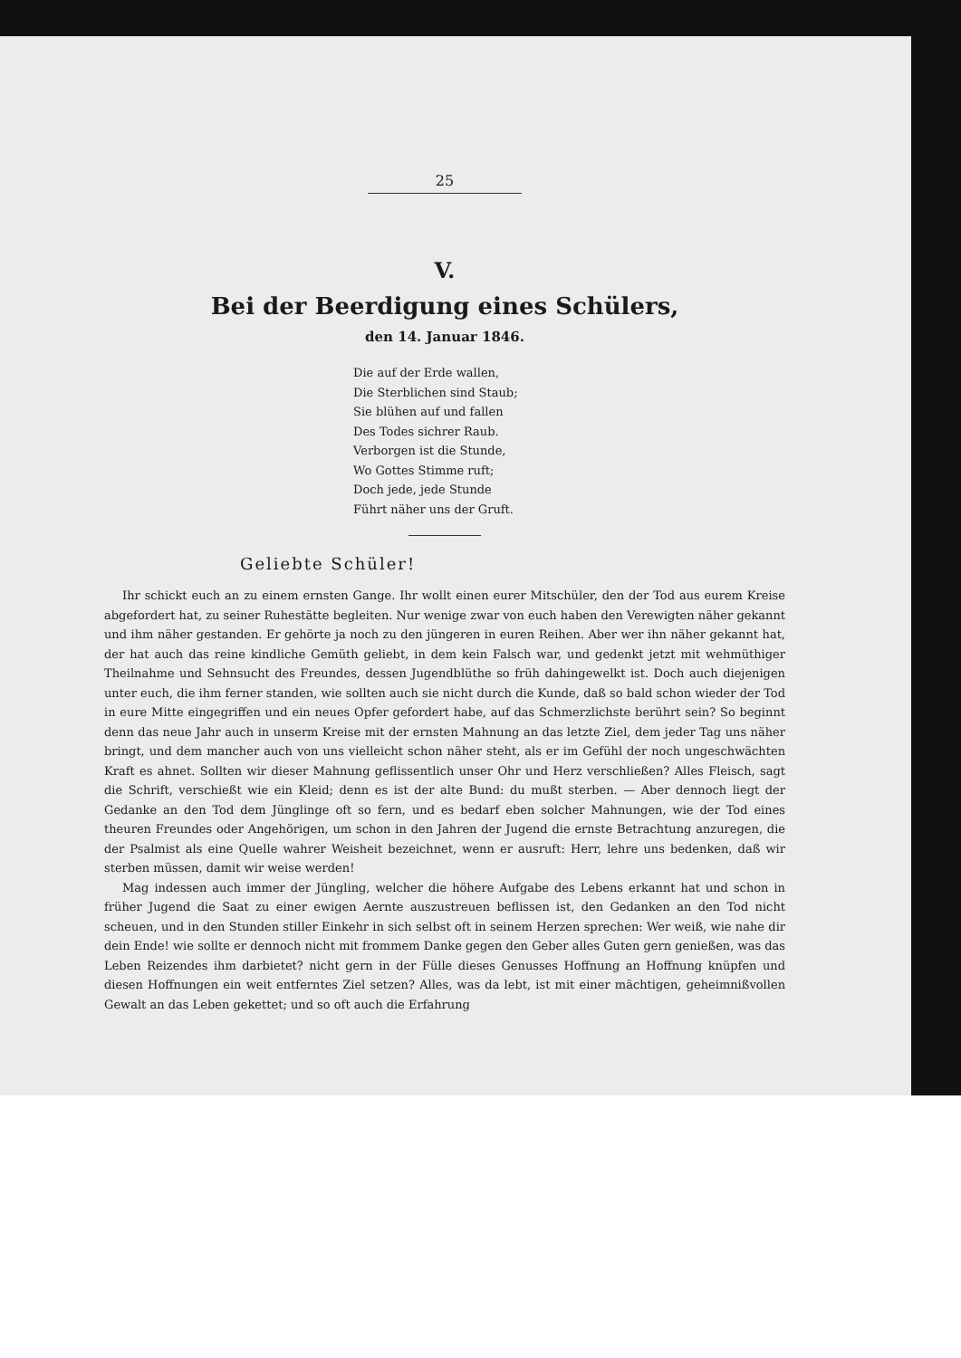25
V.
Bei der Beerdigung eines Schülers,
den 14. Januar 1846.
Die auf der Erde wallen,
Die Sterblichen sind Staub;
Sie blühen auf und fallen
Des Todes sichrer Raub.
Verborgen ist die Stunde,
Wo Gottes Stimme ruft;
Doch jede, jede Stunde
Führt näher uns der Gruft.
Geliebte Schüler!
Ihr schickt euch an zu einem ernsten Gange. Ihr wollt einen eurer Mitschüler, den der Tod aus eurem Kreise abgefordert hat, zu seiner Ruhestätte begleiten. Nur wenige zwar von euch haben den Verewigten näher gekannt und ihm näher gestanden. Er gehörte ja noch zu den jüngeren in euren Reihen. Aber wer ihn näher gekannt hat, der hat auch das reine kindliche Gemüth geliebt, in dem kein Falsch war, und gedenkt jetzt mit wehmüthiger Theilnahme und Sehnsucht des Freundes, dessen Jugendblüthe so früh dahingewelkt ist. Doch auch diejenigen unter euch, die ihm ferner standen, wie sollten auch sie nicht durch die Kunde, daß so bald schon wieder der Tod in eure Mitte eingegriffen und ein neues Opfer gefordert habe, auf das Schmerzlichste berührt sein? So beginnt denn das neue Jahr auch in unserm Kreise mit der ernsten Mahnung an das letzte Ziel, dem jeder Tag uns näher bringt, und dem mancher auch von uns vielleicht schon näher steht, als er im Gefühl der noch ungeschwächten Kraft es ahnet. Sollten wir dieser Mahnung geflissentlich unser Ohr und Herz verschließen? Alles Fleisch, sagt die Schrift, verschießt wie ein Kleid; denn es ist der alte Bund: du mußt sterben. — Aber dennoch liegt der Gedanke an den Tod dem Jünglinge oft so fern, und es bedarf eben solcher Mahnungen, wie der Tod eines theuren Freundes oder Angehörigen, um schon in den Jahren der Jugend die ernste Betrachtung anzuregen, die der Psalmist als eine Quelle wahrer Weisheit bezeichnet, wenn er ausruft: Herr, lehre uns bedenken, daß wir sterben müssen, damit wir weise werden!
Mag indessen auch immer der Jüngling, welcher die höhere Aufgabe des Lebens erkannt hat und schon in früher Jugend die Saat zu einer ewigen Aernte auszustreuen beflissen ist, den Gedanken an den Tod nicht scheuen, und in den Stunden stiller Einkehr in sich selbst oft in seinem Herzen sprechen: Wer weiß, wie nahe dir dein Ende! wie sollte er dennoch nicht mit frommem Danke gegen den Geber alles Guten gern genießen, was das Leben Reizendes ihm darbietet? nicht gern in der Fülle dieses Genusses Hoffnung an Hoffnung knüpfen und diesen Hoffnungen ein weit entferntes Ziel setzen? Alles, was da lebt, ist mit einer mächtigen, geheimnißvollen Gewalt an das Leben gekettet; und so oft auch die Erfahrung